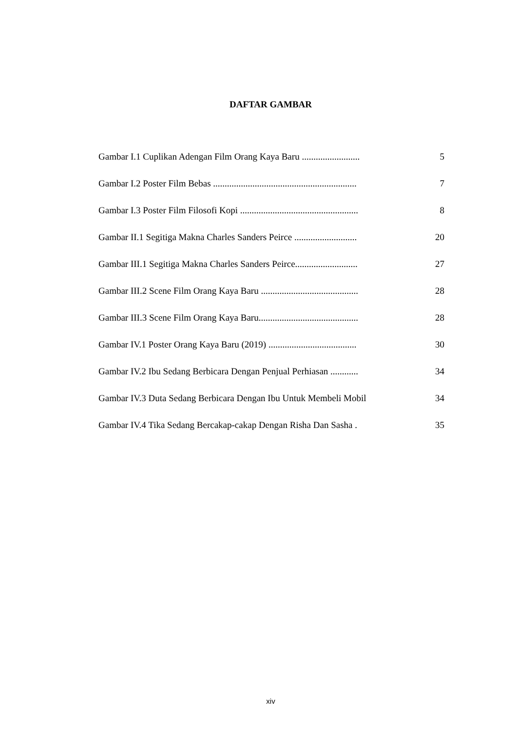DAFTAR GAMBAR
| Gambar I.1 Cuplikan Adengan Film Orang Kaya Baru ......................... | 5 |
| Gambar I.2 Poster Film Bebas .............................................................. | 7 |
| Gambar I.3 Poster Film Filosofi Kopi ................................................... | 8 |
| Gambar II.1 Segitiga Makna Charles Sanders Peirce ........................... | 20 |
| Gambar III.1 Segitiga Makna Charles Sanders Peirce........................... | 27 |
| Gambar III.2 Scene Film Orang Kaya Baru .......................................... | 28 |
| Gambar III.3 Scene Film Orang Kaya Baru........................................... | 28 |
| Gambar IV.1 Poster Orang Kaya Baru (2019) ...................................... | 30 |
| Gambar IV.2 Ibu Sedang Berbicara Dengan Penjual Perhiasan ............ | 34 |
| Gambar IV.3 Duta Sedang Berbicara Dengan Ibu Untuk Membeli Mobil | 34 |
| Gambar IV.4 Tika Sedang Bercakap-cakap Dengan Risha Dan Sasha . | 35 |
xiv